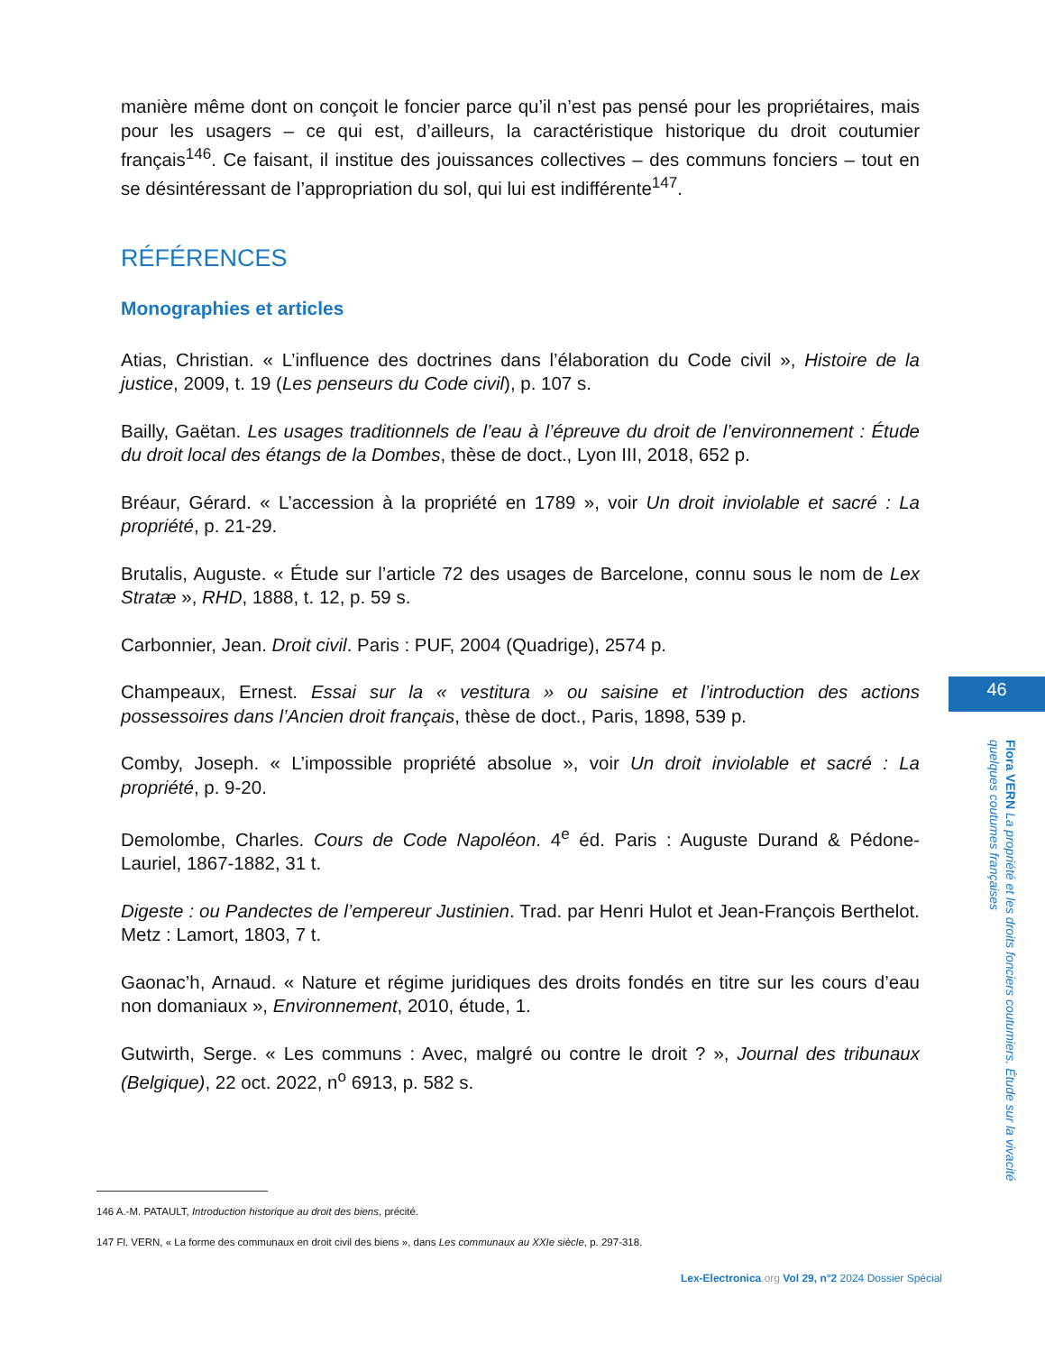manière même dont on conçoit le foncier parce qu’il n’est pas pensé pour les propriétaires, mais pour les usagers – ce qui est, d’ailleurs, la caractéristique historique du droit coutumier français<sup>146</sup>. Ce faisant, il institue des jouissances collectives – des communs fonciers – tout en se désintéressant de l’appropriation du sol, qui lui est indifférente<sup>147</sup>.
RÉFÉRENCES
Monographies et articles
Atias, Christian. « L’influence des doctrines dans l’élaboration du Code civil », Histoire de la justice, 2009, t. 19 (Les penseurs du Code civil), p. 107 s.
Bailly, Gaëtan. Les usages traditionnels de l’eau à l’épreuve du droit de l’environnement : Étude du droit local des étangs de la Dombes, thèse de doct., Lyon III, 2018, 652 p.
Bréaur, Gérard. « L’accession à la propriété en 1789 », voir Un droit inviolable et sacré : La propriété, p. 21-29.
Brutalis, Auguste. « Étude sur l’article 72 des usages de Barcelone, connu sous le nom de Lex Stratæ », RHD, 1888, t. 12, p. 59 s.
Carbonnier, Jean. Droit civil. Paris : PUF, 2004 (Quadrige), 2574 p.
Champeaux, Ernest. Essai sur la « vestitura » ou saisine et l’introduction des actions possessoires dans l’Ancien droit français, thèse de doct., Paris, 1898, 539 p.
Comby, Joseph. « L’impossible propriété absolue », voir Un droit inviolable et sacré : La propriété, p. 9-20.
Demolombe, Charles. Cours de Code Napoléon. 4<sup>e</sup> éd. Paris : Auguste Durand & Pédone-Lauriel, 1867-1882, 31 t.
Digeste : ou Pandectes de l’empereur Justinien. Trad. par Henri Hulot et Jean-François Berthelot. Metz : Lamort, 1803, 7 t.
Gaonac’h, Arnaud. « Nature et régime juridiques des droits fondés en titre sur les cours d’eau non domaniaux », Environnement, 2010, étude, 1.
Gutwirth, Serge. « Les communs : Avec, malgré ou contre le droit ? », Journal des tribunaux (Belgique), 22 oct. 2022, n<sup>o</sup> 6913, p. 582 s.
146 A.-M. PATAULT, Introduction historique au droit des biens, précité.
147 Fl. VERN, « La forme des communaux en droit civil des biens », dans Les communaux au XXIe siècle, p. 297-318.
46
Flora VERN La propriété et les droits fonciers coutumiers. Étude sur la vivacité quelques coutumes françaises
Lex-Electronica.org Vol 29, n°2 2024 Dossier Spécial